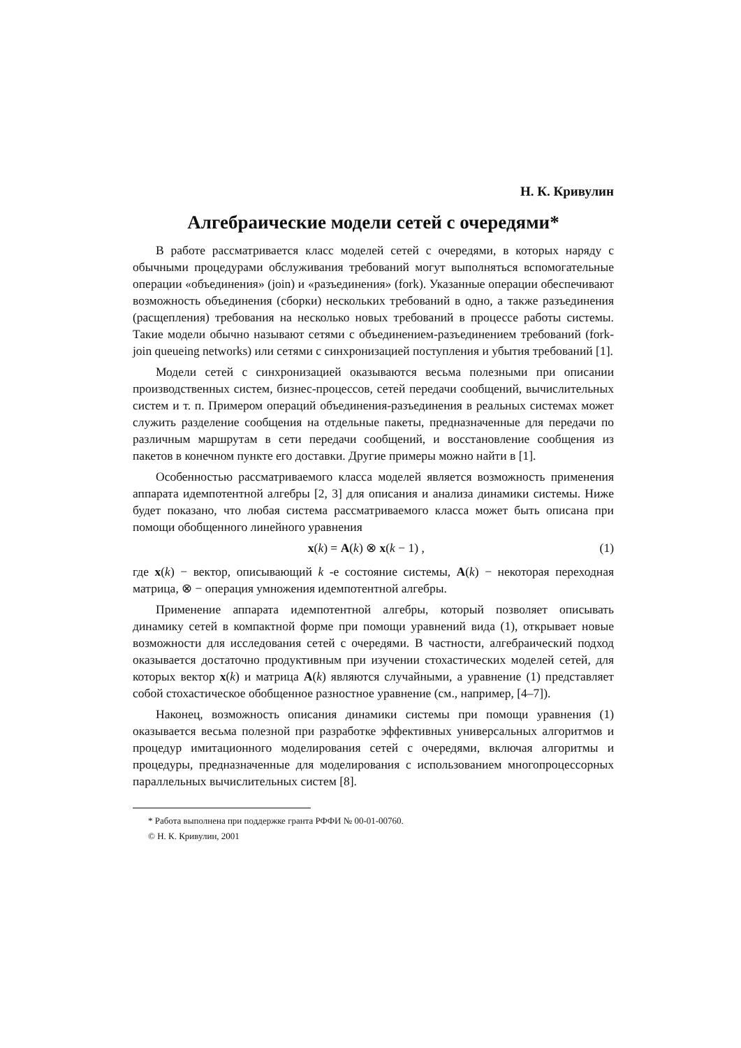Н. К. Кривулин
Алгебраические модели сетей с очередями*
В работе рассматривается класс моделей сетей с очередями, в которых наряду с обычными процедурами обслуживания требований могут выполняться вспомогательные операции «объединения» (join) и «разъединения» (fork). Указанные операции обеспечивают возможность объединения (сборки) нескольких требований в одно, а также разъединения (расщепления) требования на несколько новых требований в процессе работы системы. Такие модели обычно называют сетями с объединением-разъединением требований (fork-join queueing networks) или сетями с синхронизацией поступления и убытия требований [1].
Модели сетей с синхронизацией оказываются весьма полезными при описании производственных систем, бизнес-процессов, сетей передачи сообщений, вычислительных систем и т. п. Примером операций объединения-разъединения в реальных системах может служить разделение сообщения на отдельные пакеты, предназначенные для передачи по различным маршрутам в сети передачи сообщений, и восстановление сообщения из пакетов в конечном пункте его доставки. Другие примеры можно найти в [1].
Особенностью рассматриваемого класса моделей является возможность применения аппарата идемпотентной алгебры [2, 3] для описания и анализа динамики системы. Ниже будет показано, что любая система рассматриваемого класса может быть описана при помощи обобщенного линейного уравнения
x(k) = A(k) ⊗ x(k − 1) , (1)
где x(k) − вектор, описывающий k -е состояние системы, A(k) − некоторая переходная матрица, ⊗ − операция умножения идемпотентной алгебры.
Применение аппарата идемпотентной алгебры, который позволяет описывать динамику сетей в компактной форме при помощи уравнений вида (1), открывает новые возможности для исследования сетей с очередями. В частности, алгебраический подход оказывается достаточно продуктивным при изучении стохастических моделей сетей, для которых вектор x(k) и матрица A(k) являются случайными, а уравнение (1) представляет собой стохастическое обобщенное разностное уравнение (см., например, [4–7]).
Наконец, возможность описания динамики системы при помощи уравнения (1) оказывается весьма полезной при разработке эффективных универсальных алгоритмов и процедур имитационного моделирования сетей с очередями, включая алгоритмы и процедуры, предназначенные для моделирования с использованием многопроцессорных параллельных вычислительных систем [8].
* Работа выполнена при поддержке гранта РФФИ № 00-01-00760.
© Н. К. Кривулин, 2001